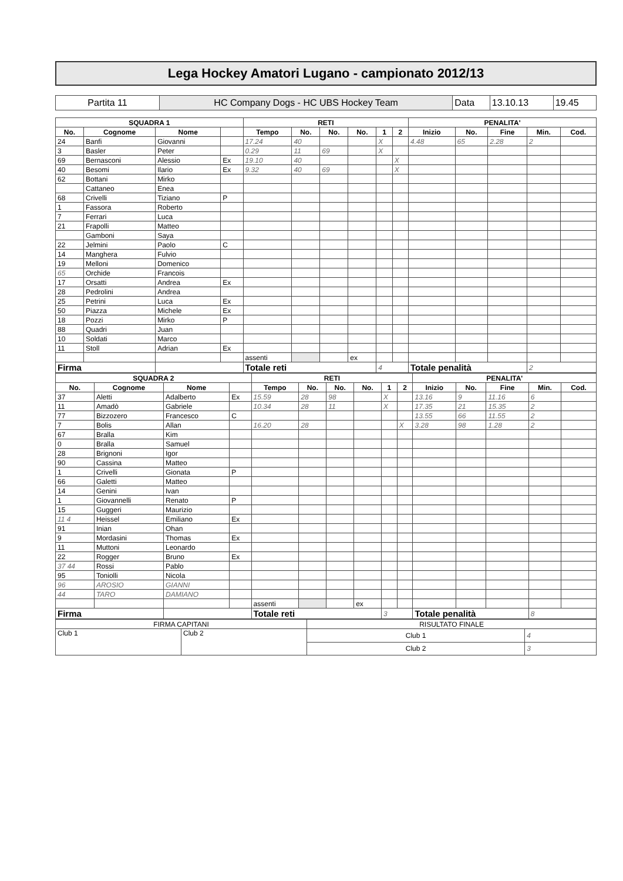Lega Hockey Amatori Lugano - campionato 2012/13
| Partita 11 | HC Company Dogs - HC UBS Hockey Team | Data | 13.10.13 | 19.45 |
| SQUADRA 1 | | | | RETI | | | | | | PENALITA' | | | | |
| --- | --- | --- | --- | --- | --- | --- | --- | --- | --- | --- | --- | --- | --- | --- |
| No. | Cognome | Nome | | Tempo | No. | No. | No. | 1 | 2 | Inizio | No. | Fine | Min. | Cod. |
| 24 | Banfi | Giovanni | | 17.24 | 40 | | | X | | 4.48 | 65 | 2.28 | 2 | |
| 3 | Basler | Peter | | 0.29 | 11 | 69 | | X | | | | | | |
| 69 | Bernasconi | Alessio | Ex | 19.10 | 40 | | | | X | | | | | |
| 40 | Besomi | Ilario | Ex | 9.32 | 40 | 69 | | | X | | | | | |
| 62 | Bottani | Mirko | | | | | | | | | | | | |
| | Cattaneo | Enea | | | | | | | | | | | | |
| 68 | Crivelli | Tiziano | P | | | | | | | | | | | |
| 1 | Fassora | Roberto | | | | | | | | | | | | |
| 7 | Ferrari | Luca | | | | | | | | | | | | |
| 21 | Frapolli | Matteo | | | | | | | | | | | | |
| | Gamboni | Saya | | | | | | | | | | | | |
| 22 | Jelmini | Paolo | C | | | | | | | | | | | |
| 14 | Manghera | Fulvio | | | | | | | | | | | | |
| 19 | Melloni | Domenico | | | | | | | | | | | | |
| 65 | Orchide | Francois | | | | | | | | | | | | |
| 17 | Orsatti | Andrea | Ex | | | | | | | | | | | |
| 28 | Pedrolini | Andrea | | | | | | | | | | | | |
| 25 | Petrini | Luca | Ex | | | | | | | | | | | |
| 50 | Piazza | Michele | Ex | | | | | | | | | | | |
| 18 | Pozzi | Mirko | P | | | | | | | | | | | |
| 88 | Quadri | Juan | | | | | | | | | | | | |
| 10 | Soldati | Marco | | | | | | | | | | | | |
| 11 | Stoll | Adrian | Ex | | | | | | | | | | | |
| | | | | assenti | | | ex | | | | | | | |
| Firma | | | | Totale reti | | | | 4 | | Totale penalità | | | 2 | |
| SQUADRA 2 | | | | RETI | | | | | | PENALITA' | | | | |
| --- | --- | --- | --- | --- | --- | --- | --- | --- | --- | --- | --- | --- | --- | --- |
| No. | Cognome | Nome | | Tempo | No. | No. | No. | 1 | 2 | Inizio | No. | Fine | Min. | Cod. |
| 37 | Aletti | Adalberto | Ex | 15.59 | 28 | 98 | | X | | 13.16 | 9 | 11.16 | 6 | |
| 11 | Amadò | Gabriele | | 10.34 | 28 | 11 | | X | | 17.35 | 21 | 15.35 | 2 | |
| 77 | Bizzozero | Francesco | C | | | | | | | 13.55 | 66 | 11.55 | 2 | |
| 7 | Bolis | Allan | | 16.20 | 28 | | | | X | 3.28 | 98 | 1.28 | 2 | |
| 67 | Bralla | Kim | | | | | | | | | | | | |
| 0 | Bralla | Samuel | | | | | | | | | | | | |
| 28 | Brignoni | Igor | | | | | | | | | | | | |
| 90 | Cassina | Matteo | | | | | | | | | | | | |
| 1 | Crivelli | Gionata | P | | | | | | | | | | | |
| 66 | Galetti | Matteo | | | | | | | | | | | | |
| 14 | Genini | Ivan | | | | | | | | | | | | |
| 1 | Giovannelli | Renato | P | | | | | | | | | | | |
| 15 | Guggeri | Maurizio | | | | | | | | | | | | |
| 11 4 | Heissel | Emiliano | Ex | | | | | | | | | | | |
| 91 | Inian | Ohan | | | | | | | | | | | | |
| 9 | Mordasini | Thomas | Ex | | | | | | | | | | | |
| 11 | Muttoni | Leonardo | | | | | | | | | | | | |
| 22 | Rogger | Bruno | Ex | | | | | | | | | | | |
| 37 44 | Rossi | Pablo | | | | | | | | | | | | |
| 95 | Toniolli | Nicola | | | | | | | | | | | | |
| 96 | AROSIO | GIANNI | | | | | | | | | | | | |
| 44 | TARO | DAMIANO | | | | | | | | | | | | |
| | | | | assenti | | | ex | | | | | | | |
| Firma | | | | Totale reti | | | | 3 | | Totale penalità | | | 8 | |
| FIRMA CAPITANI | | RISULTATO FINALE | |
| Club 1 | Club 2 | Club 1 | 4 |
| | | Club 2 | 3 |